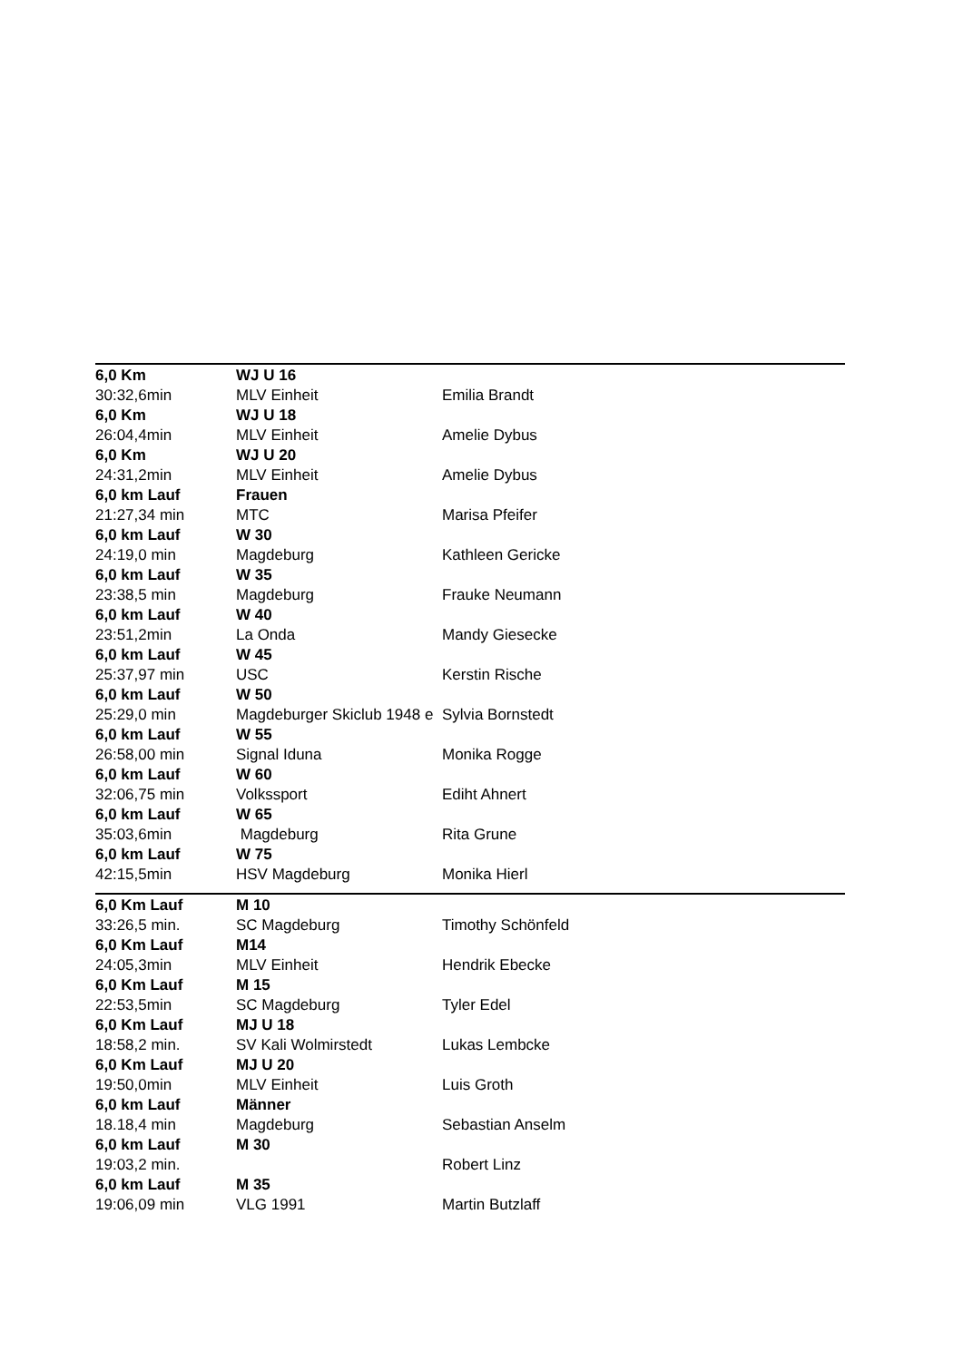| 6,0 Km | WJ U 16 | |
| 30:32,6min | MLV Einheit | Emilia Brandt |
| 6,0 Km | WJ U 18 | |
| 26:04,4min | MLV Einheit | Amelie Dybus |
| 6,0 Km | WJ U 20 | |
| 24:31,2min | MLV Einheit | Amelie Dybus |
| 6,0 km Lauf | Frauen | |
| 21:27,34 min | MTC | Marisa Pfeifer |
| 6,0 km Lauf | W 30 | |
| 24:19,0 min | Magdeburg | Kathleen Gericke |
| 6,0 km Lauf | W 35 | |
| 23:38,5 min | Magdeburg | Frauke Neumann |
| 6,0 km Lauf | W 40 | |
| 23:51,2min | La Onda | Mandy Giesecke |
| 6,0 km Lauf | W 45 | |
| 25:37,97 min | USC | Kerstin Rische |
| 6,0 km Lauf | W 50 | |
| 25:29,0 min | Magdeburger Skiclub 1948 e | Sylvia Bornstedt |
| 6,0 km Lauf | W 55 | |
| 26:58,00 min | Signal Iduna | Monika Rogge |
| 6,0 km Lauf | W 60 | |
| 32:06,75 min | Volkssport | Ediht Ahnert |
| 6,0 km Lauf | W 65 | |
| 35:03,6min | Magdeburg | Rita Grune |
| 6,0 km Lauf | W 75 | |
| 42:15,5min | HSV Magdeburg | Monika Hierl |
| 6,0 Km Lauf | M 10 | |
| 33:26,5 min. | SC Magdeburg | Timothy Schönfeld |
| 6,0 Km Lauf | M14 | |
| 24:05,3min | MLV Einheit | Hendrik Ebecke |
| 6,0 Km Lauf | M 15 | |
| 22:53,5min | SC Magdeburg | Tyler Edel |
| 6,0 Km Lauf | MJ U 18 | |
| 18:58,2 min. | SV Kali Wolmirstedt | Lukas Lembcke |
| 6,0 Km Lauf | MJ U 20 | |
| 19:50,0min | MLV Einheit | Luis Groth |
| 6,0 km Lauf | Männer | |
| 18.18,4 min | Magdeburg | Sebastian Anselm |
| 6,0 km Lauf | M 30 | |
| 19:03,2 min. | | Robert Linz |
| 6,0 km Lauf | M 35 | |
| 19:06,09 min | VLG 1991 | Martin Butzlaff |